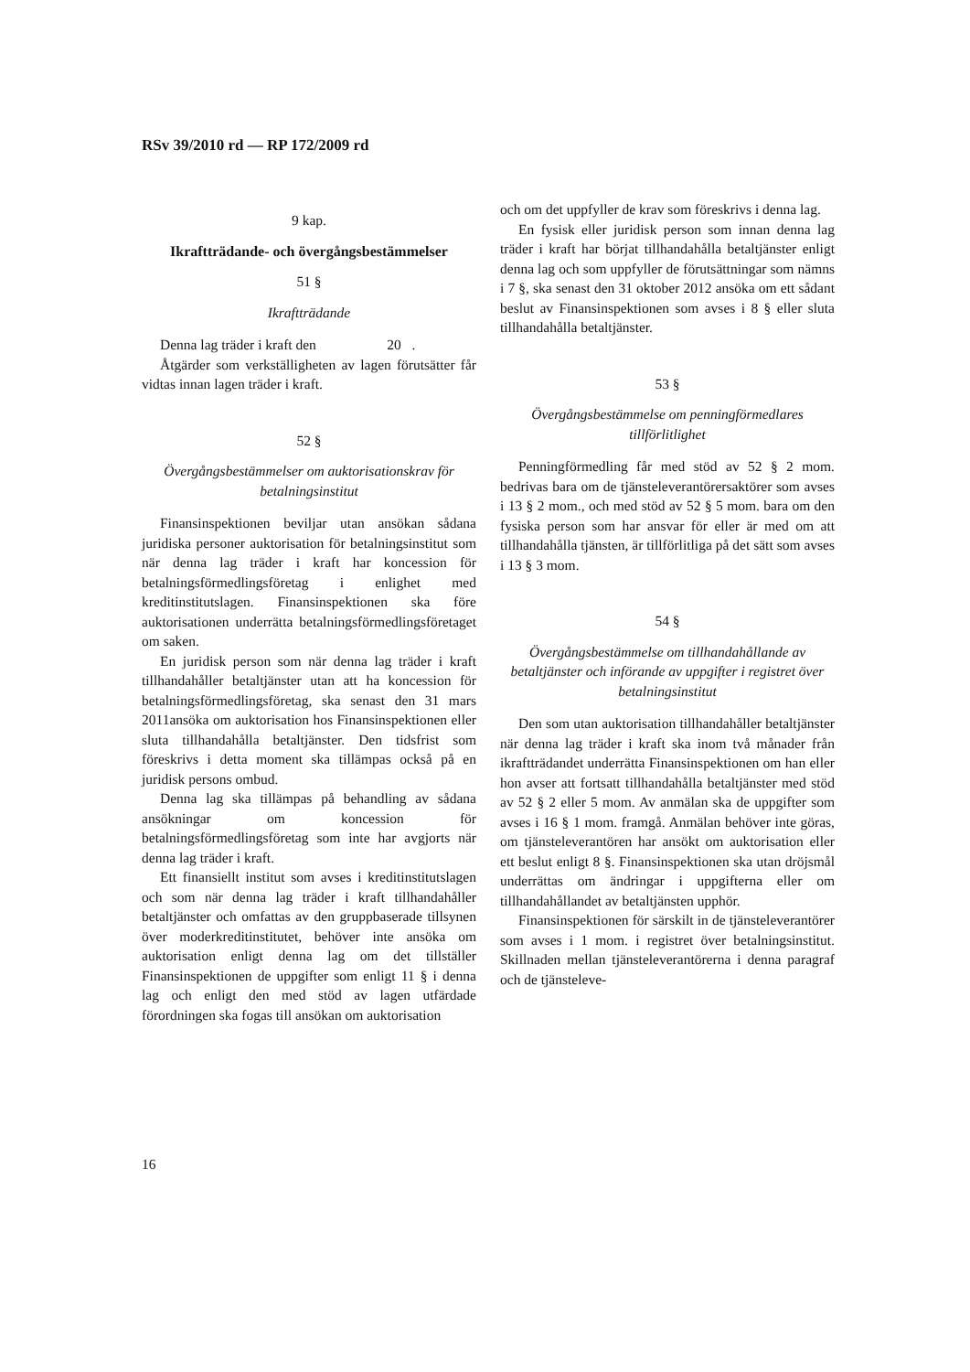RSv 39/2010 rd — RP 172/2009 rd
9 kap.
Ikraftträdande- och övergångsbestämmelser
51 §
Ikraftträdande
Denna lag träder i kraft den 20 .
Åtgärder som verkställigheten av lagen förutsätter får vidtas innan lagen träder i kraft.
52 §
Övergångsbestämmelser om auktorisationskrav för betalningsinstitut
Finansinspektionen beviljar utan ansökan sådana juridiska personer auktorisation för betalningsinstitut som när denna lag träder i kraft har koncession för betalningsförmedlingsföretag i enlighet med kreditinstitutslagen. Finansinspektionen ska före auktorisationen underrätta betalningsförmedlingsföretaget om saken.
En juridisk person som när denna lag träder i kraft tillhandahåller betaltjänster utan att ha koncession för betalningsförmedlingsföretag, ska senast den 31 mars 2011ansöka om auktorisation hos Finansinspektionen eller sluta tillhandahålla betaltjänster. Den tidsfrist som föreskrivs i detta moment ska tillämpas också på en juridisk persons ombud.
Denna lag ska tillämpas på behandling av sådana ansökningar om koncession för betalningsförmedlingsföretag som inte har avgjorts när denna lag träder i kraft.
Ett finansiellt institut som avses i kreditinstitutslagen och som när denna lag träder i kraft tillhandahåller betaltjänster och omfattas av den gruppbaserade tillsynen över moderkreditinstitutet, behöver inte ansöka om auktorisation enligt denna lag om det tillställer Finansinspektionen de uppgifter som enligt 11 § i denna lag och enligt den med stöd av lagen utfärdade förordningen ska fogas till ansökan om auktorisation
och om det uppfyller de krav som föreskrivs i denna lag.
En fysisk eller juridisk person som innan denna lag träder i kraft har börjat tillhandahålla betaltjänster enligt denna lag och som uppfyller de förutsättningar som nämns i 7 §, ska senast den 31 oktober 2012 ansöka om ett sådant beslut av Finansinspektionen som avses i 8 § eller sluta tillhandahålla betaltjänster.
53 §
Övergångsbestämmelse om penningförmedlares tillförlitlighet
Penningförmedling får med stöd av 52 § 2 mom. bedrivas bara om de tjänsteleverantörersaktörer som avses i 13 § 2 mom., och med stöd av 52 § 5 mom. bara om den fysiska person som har ansvar för eller är med om att tillhandahålla tjänsten, är tillförlitliga på det sätt som avses i 13 § 3 mom.
54 §
Övergångsbestämmelse om tillhandahållande av betaltjänster och införande av uppgifter i registret över betalningsinstitut
Den som utan auktorisation tillhandahåller betaltjänster när denna lag träder i kraft ska inom två månader från ikraftträdandet underrätta Finansinspektionen om han eller hon avser att fortsatt tillhandahålla betaltjänster med stöd av 52 § 2 eller 5 mom. Av anmälan ska de uppgifter som avses i 16 § 1 mom. framgå. Anmälan behöver inte göras, om tjänsteleverantören har ansökt om auktorisation eller ett beslut enligt 8 §. Finansinspektionen ska utan dröjsmål underrättas om ändringar i uppgifterna eller om tillhandahållandet av betaltjänsten upphör.
Finansinspektionen för särskilt in de tjänsteleverantörer som avses i 1 mom. i registret över betalningsinstitut. Skillnaden mellan tjänsteleverantörerna i denna paragraf och de tjänsteleve-
16